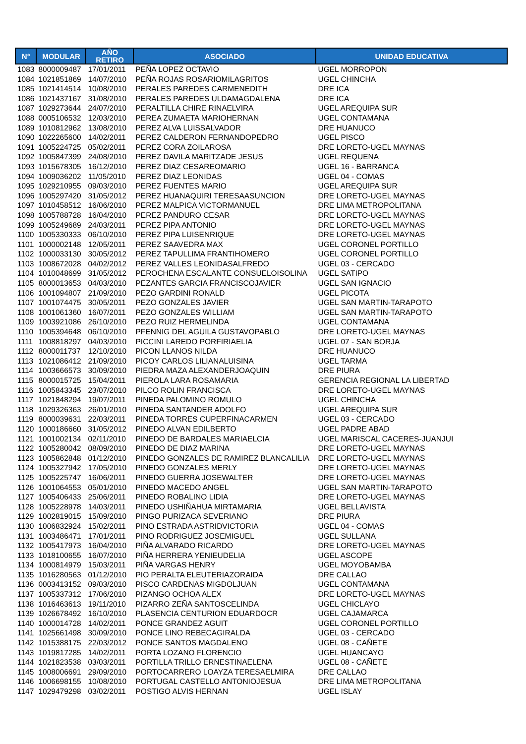| N° | MODULAR | AÑO RETIRO | ASOCIADO | UNIDAD EDUCATIVA |
| --- | --- | --- | --- | --- |
| 1083 | 8000009487 | 17/01/2011 | PEÑA LOPEZ OCTAVIO | UGEL MORROPON |
| 1084 | 1021851869 | 14/07/2010 | PEÑA ROJAS ROSARIOMILAGRITOS | UGEL CHINCHA |
| 1085 | 1021414514 | 10/08/2010 | PERALES PAREDES CARMENEDITH | DRE ICA |
| 1086 | 1021437167 | 31/08/2010 | PERALES PAREDES ULDAMAGDALENA | DRE ICA |
| 1087 | 1029273644 | 24/07/2010 | PERALTILLA CHIRE RINAELVIRA | UGEL AREQUIPA SUR |
| 1088 | 0005106532 | 12/03/2010 | PEREA ZUMAETA MARIOHERNAN | UGEL CONTAMANA |
| 1089 | 1010812962 | 13/08/2010 | PEREZ ALVA LUISSALVADOR | DRE HUANUCO |
| 1090 | 1022265600 | 14/02/2011 | PEREZ CALDERON FERNANDOPEDRO | UGEL PISCO |
| 1091 | 1005224725 | 05/02/2011 | PEREZ CORA ZOILAROSA | DRE LORETO-UGEL MAYNAS |
| 1092 | 1005847399 | 24/08/2010 | PEREZ DAVILA MARITZADE JESUS | UGEL REQUENA |
| 1093 | 1015678305 | 16/12/2010 | PEREZ DIAZ CESAREOMARIO | UGEL 16 - BARRANCA |
| 1094 | 1009036202 | 11/05/2010 | PEREZ DIAZ LEONIDAS | UGEL 04 - COMAS |
| 1095 | 1029210955 | 09/03/2010 | PEREZ FUENTES MARIO | UGEL AREQUIPA SUR |
| 1096 | 1005297420 | 31/05/2012 | PEREZ HUANAQUIRI TERESAASUNCION | DRE LORETO-UGEL MAYNAS |
| 1097 | 1010458512 | 16/06/2010 | PEREZ MALPICA VICTORMANUEL | DRE LIMA METROPOLITANA |
| 1098 | 1005788728 | 16/04/2010 | PEREZ PANDURO CESAR | DRE LORETO-UGEL MAYNAS |
| 1099 | 1005249689 | 24/03/2011 | PEREZ PIPA ANTONIO | DRE LORETO-UGEL MAYNAS |
| 1100 | 1005330333 | 06/10/2010 | PEREZ PIPA LUISENRIQUE | DRE LORETO-UGEL MAYNAS |
| 1101 | 1000002148 | 12/05/2011 | PEREZ SAAVEDRA MAX | UGEL CORONEL PORTILLO |
| 1102 | 1000033130 | 30/05/2012 | PEREZ TAPULLIMA FRANTIHOMERO | UGEL CORONEL PORTILLO |
| 1103 | 1008672028 | 04/02/2012 | PEREZ VALLES LEONIDASALFREDO | UGEL 03 - CERCADO |
| 1104 | 1010048699 | 31/05/2012 | PEROCHENA ESCALANTE CONSUELOISOLINA | UGEL SATIPO |
| 1105 | 8000013653 | 04/03/2010 | PEZANTES GARCIA FRANCISCOJAVIER | UGEL SAN IGNACIO |
| 1106 | 1001094807 | 21/09/2010 | PEZO GARDINI RONALD | UGEL PICOTA |
| 1107 | 1001074475 | 30/05/2011 | PEZO GONZALES JAVIER | UGEL SAN MARTIN-TARAPOTO |
| 1108 | 1001061360 | 16/07/2011 | PEZO GONZALES WILLIAM | UGEL SAN MARTIN-TARAPOTO |
| 1109 | 1003921086 | 26/10/2010 | PEZO RUIZ HERMELINDA | UGEL CONTAMANA |
| 1110 | 1005394648 | 06/10/2010 | PFENNIG DEL AGUILA GUSTAVOPABLO | DRE LORETO-UGEL MAYNAS |
| 1111 | 1008818297 | 04/03/2010 | PICCINI LAREDO PORFIRIAELIA | UGEL 07 - SAN BORJA |
| 1112 | 8000011737 | 12/10/2010 | PICON LLANOS NILDA | DRE HUANUCO |
| 1113 | 1021086412 | 21/09/2010 | PICOY CARLOS LILIANALUISINA | UGEL TARMA |
| 1114 | 1003666573 | 30/09/2010 | PIEDRA MAZA ALEXANDERJOAQUIN | DRE PIURA |
| 1115 | 8000015725 | 15/04/2011 | PIEROLA LARA ROSAMARIA | GERENCIA REGIONAL LA LIBERTAD |
| 1116 | 1005843345 | 23/07/2010 | PILCO ROLIN FRANCISCA | DRE LORETO-UGEL MAYNAS |
| 1117 | 1021848294 | 19/07/2011 | PINEDA PALOMINO ROMULO | UGEL CHINCHA |
| 1118 | 1029326363 | 26/01/2010 | PINEDA SANTANDER ADOLFO | UGEL AREQUIPA SUR |
| 1119 | 8000039631 | 22/03/2011 | PINEDA TORRES CUPERFINACARMEN | UGEL 03 - CERCADO |
| 1120 | 1000186660 | 31/05/2012 | PINEDO ALVAN EDILBERTO | UGEL PADRE ABAD |
| 1121 | 1001002134 | 02/11/2010 | PINEDO DE BARDALES MARIAELCIA | UGEL MARISCAL CACERES-JUANJUI |
| 1122 | 1005280042 | 08/09/2010 | PINEDO DE DIAZ MARINA | DRE LORETO-UGEL MAYNAS |
| 1123 | 1005862848 | 01/12/2010 | PINEDO GONZALES DE RAMIREZ BLANCALILIA | DRE LORETO-UGEL MAYNAS |
| 1124 | 1005327942 | 17/05/2010 | PINEDO GONZALES MERLY | DRE LORETO-UGEL MAYNAS |
| 1125 | 1005225747 | 16/06/2011 | PINEDO GUERRA JOSEWALTER | DRE LORETO-UGEL MAYNAS |
| 1126 | 1001064553 | 05/01/2010 | PINEDO MACEDO ANGEL | UGEL SAN MARTIN-TARAPOTO |
| 1127 | 1005406433 | 25/06/2011 | PINEDO ROBALINO LIDIA | DRE LORETO-UGEL MAYNAS |
| 1128 | 1005228978 | 14/03/2011 | PINEDO USHIÑAHUA MIRTAMARIA | UGEL BELLAVISTA |
| 1129 | 1002819015 | 15/09/2010 | PINGO PURIZACA SEVERIANO | DRE PIURA |
| 1130 | 1006832924 | 15/02/2011 | PINO ESTRADA ASTRIDVICTORIA | UGEL 04 - COMAS |
| 1131 | 1003486471 | 17/01/2011 | PINO RODRIGUEZ JOSEMIGUEL | UGEL SULLANA |
| 1132 | 1005417973 | 16/04/2010 | PIÑA ALVARADO RICARDO | DRE LORETO-UGEL MAYNAS |
| 1133 | 1018100655 | 16/07/2010 | PIÑA HERRERA YENIEUDELIA | UGEL ASCOPE |
| 1134 | 1000814979 | 15/03/2011 | PIÑA VARGAS HENRY | UGEL MOYOBAMBA |
| 1135 | 1016280563 | 01/12/2010 | PIO PERALTA ELEUTERIAZORAIDA | DRE CALLAO |
| 1136 | 0003413152 | 09/03/2010 | PISCO CARDENAS MIGDOLJUAN | UGEL CONTAMANA |
| 1137 | 1005337312 | 17/06/2010 | PIZANGO OCHOA ALEX | DRE LORETO-UGEL MAYNAS |
| 1138 | 1016463613 | 19/11/2010 | PIZARRO ZEÑA SANTOSCELINDA | UGEL CHICLAYO |
| 1139 | 1026678492 | 16/10/2010 | PLASENCIA CENTURION EDUARDOCR | UGEL CAJAMARCA |
| 1140 | 1000014728 | 14/02/2011 | PONCE GRANDEZ AGUIT | UGEL CORONEL PORTILLO |
| 1141 | 1025661498 | 30/09/2010 | PONCE LINO REBECAGIRALDA | UGEL 03 - CERCADO |
| 1142 | 1015388175 | 22/03/2012 | PONCE SANTOS MAGDALENO | UGEL 08 - CAÑETE |
| 1143 | 1019817285 | 14/02/2011 | PORTA LOZANO FLORENCIO | UGEL HUANCAYO |
| 1144 | 1021823538 | 03/03/2011 | PORTILLA TRILLO ERNESTINAELENA | UGEL 08 - CAÑETE |
| 1145 | 1008006691 | 29/09/2010 | PORTOCARRERO LOAYZA TERESAELMIRA | DRE CALLAO |
| 1146 | 1006698155 | 10/08/2010 | PORTUGAL CASTELLO ANTONIOJESUA | DRE LIMA METROPOLITANA |
| 1147 | 1029479298 | 03/02/2011 | POSTIGO ALVIS HERNAN | UGEL ISLAY |